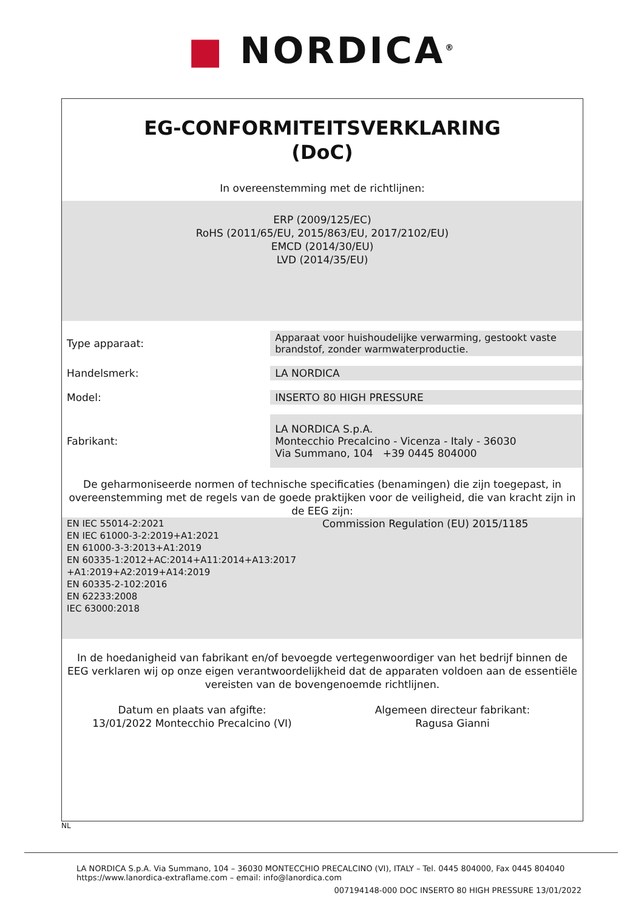■ NORDICA<sup>®</sup>
EG-CONFORMITEITSVERKLARING
(DoC)
In overeenstemming met de richtlijnen:
ERP (2009/125/EC)
RoHS (2011/65/EU, 2015/863/EU, 2017/2102/EU)
EMCD (2014/30/EU)
LVD (2014/35/EU)
| Type apparaat: | Apparaat voor huishoudelijke verwarming, gestookt vaste brandstof, zonder warmwaterproductie. |
| Handelsmerk: | LA NORDICA |
| Model: | INSERTO 80 HIGH PRESSURE |
| Fabrikant: | LA NORDICA S.p.A. Montecchio Precalcino - Vicenza - Italy - 36030 Via Summano, 104 +39 0445 804000 |
De geharmoniseerde normen of technische specificaties (benamingen) die zijn toegepast, in overeenstemming met de regels van de goede praktijken voor de veiligheid, die van kracht zijn in de EEG zijn:
EN IEC 55014-2:2021
EN IEC 61000-3-2:2019+A1:2021
EN 61000-3-3:2013+A1:2019
EN 60335-1:2012+AC:2014+A11:2014+A13:2017 +A1:2019+A2:2019+A14:2019
EN 60335-2-102:2016
EN 62233:2008
IEC 63000:2018
Commission Regulation (EU) 2015/1185
In de hoedanigheid van fabrikant en/of bevoegde vertegenwoordiger van het bedrijf binnen de EEG verklaren wij op onze eigen verantwoordelijkheid dat de apparaten voldoen aan de essentiële vereisten van de bovengenoemde richtlijnen.
Datum en plaats van afgifte:
13/01/2022 Montecchio Precalcino (VI)
Algemeen directeur fabrikant:
Ragusa Gianni
NL
LA NORDICA S.p.A. Via Summano, 104 – 36030 MONTECCHIO PRECALCINO (VI), ITALY – Tel. 0445 804000, Fax 0445 804040
https://www.lanordica-extraflame.com – email: info@lanordica.com
007194148-000 DOC INSERTO 80 HIGH PRESSURE 13/01/2022